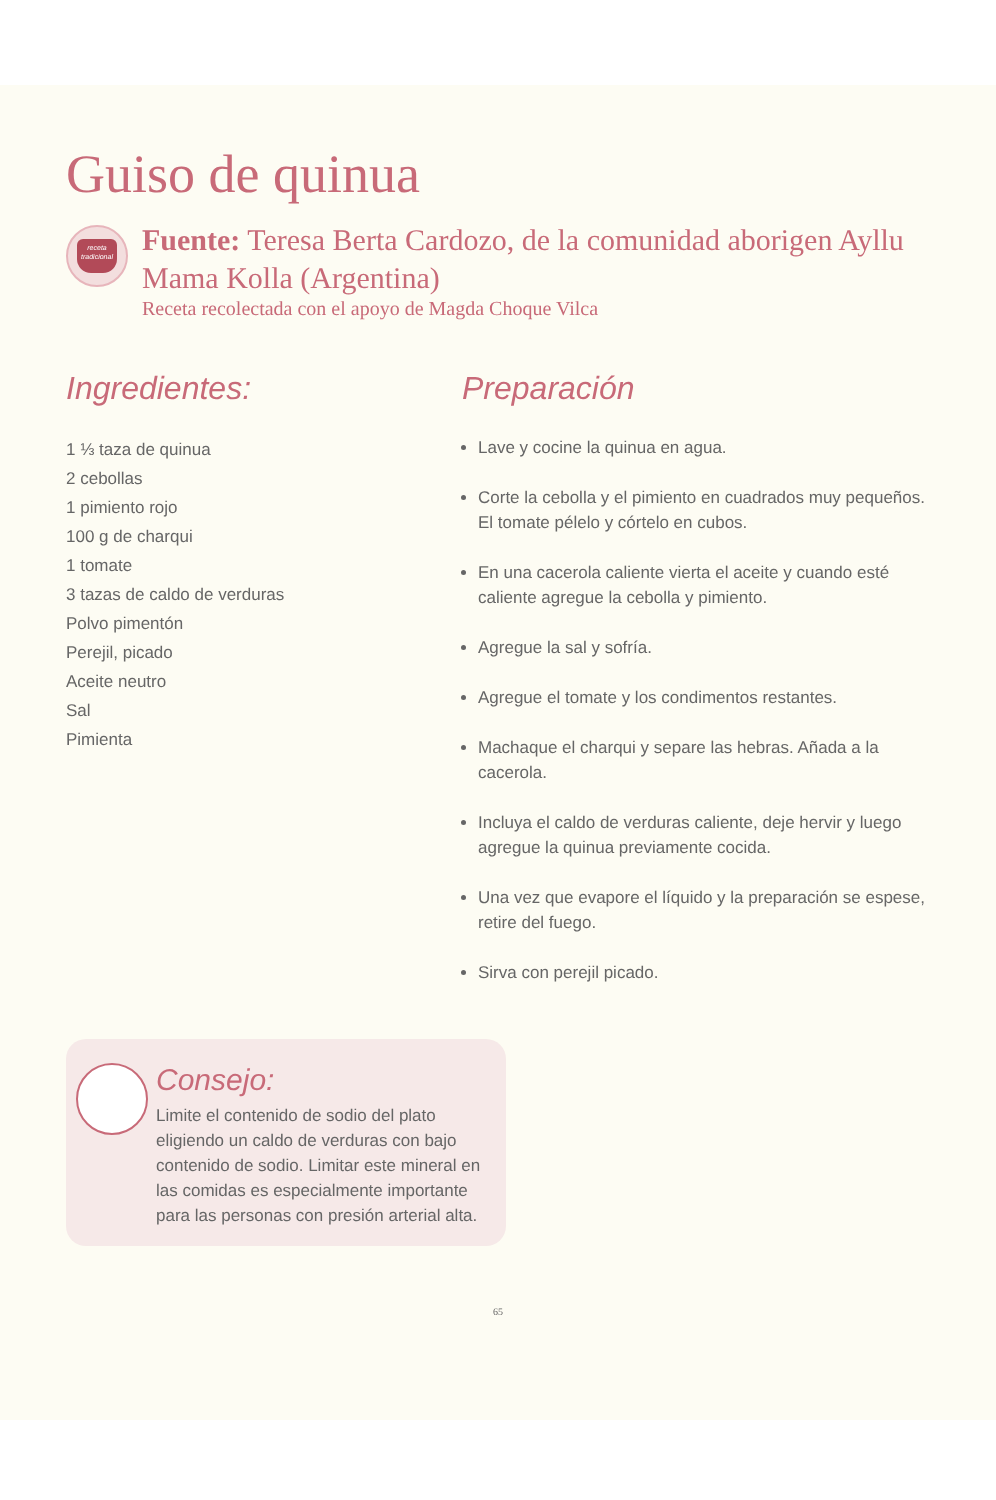Guiso de quinua
receta tradicional
Fuente: Teresa Berta Cardozo, de la comunidad aborigen Ayllu Mama Kolla (Argentina)
Receta recolectada con el apoyo de Magda Choque Vilca
Ingredientes:
1 ⅓ taza de quinua
2 cebollas
1 pimiento rojo
100 g de charqui
1 tomate
3 tazas de caldo de verduras
Polvo pimentón
Perejil, picado
Aceite neutro
Sal
Pimienta
Consejo:
Limite el contenido de sodio del plato eligiendo un caldo de verduras con bajo contenido de sodio. Limitar este mineral en las comidas es especialmente importante para las personas con presión arterial alta.
Preparación
Lave y cocine la quinua en agua.
Corte la cebolla y el pimiento en cuadrados muy pequeños. El tomate pélelo y córtelo en cubos.
En una cacerola caliente vierta el aceite y cuando esté caliente agregue la cebolla y pimiento.
Agregue la sal y sofría.
Agregue el tomate y los condimentos restantes.
Machaque el charqui y separe las hebras. Añada a la cacerola.
Incluya el caldo de verduras caliente, deje hervir y luego agregue la quinua previamente cocida.
Una vez que evapore el líquido y la preparación se espese, retire del fuego.
Sirva con perejil picado.
65